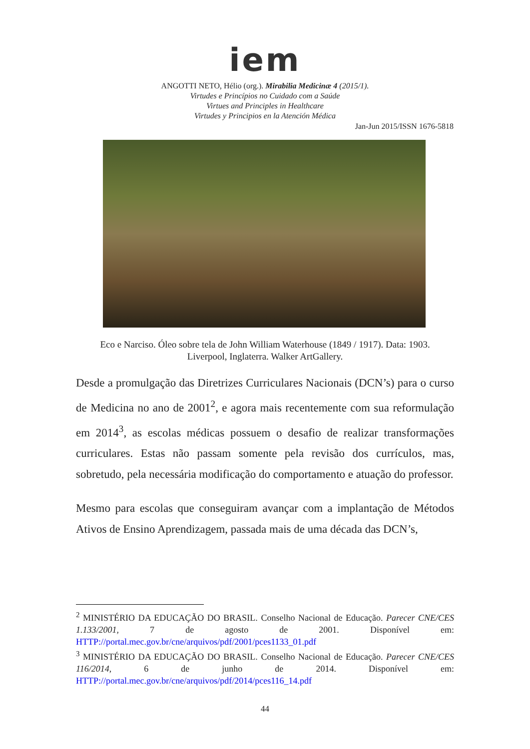iem
ANGOTTI NETO, Hélio (org.). Mirabilia Medicinæ 4 (2015/1).
Virtudes e Princípios no Cuidado com a Saúde
Virtues and Principles in Healthcare
Virtudes y Principios en la Atención Médica
Jan-Jun 2015/ISSN 1676-5818
Eco e Narciso. Óleo sobre tela de John William Waterhouse (1849 / 1917). Data: 1903.
Liverpool, Inglaterra. Walker ArtGallery.
Desde a promulgação das Diretrizes Curriculares Nacionais (DCN’s) para o curso de Medicina no ano de 2001<sup>2</sup>, e agora mais recentemente com sua reformulação em 2014<sup>3</sup>, as escolas médicas possuem o desafio de realizar transformações curriculares. Estas não passam somente pela revisão dos currículos, mas, sobretudo, pela necessária modificação do comportamento e atuação do professor.
Mesmo para escolas que conseguiram avançar com a implantação de Métodos Ativos de Ensino Aprendizagem, passada mais de uma década das DCN’s,
<sup>2</sup> MINISTÉRIO DA EDUCAÇÃO DO BRASIL. Conselho Nacional de Educação. Parecer CNE/CES 1.133/2001, 7 de agosto de 2001. Disponível em: HTTP://portal.mec.gov.br/cne/arquivos/pdf/2001/pces1133_01.pdf
<sup>3</sup> MINISTÉRIO DA EDUCAÇÃO DO BRASIL. Conselho Nacional de Educação. Parecer CNE/CES 116/2014, 6 de junho de 2014. Disponível em: HTTP://portal.mec.gov.br/cne/arquivos/pdf/2014/pces116_14.pdf
44